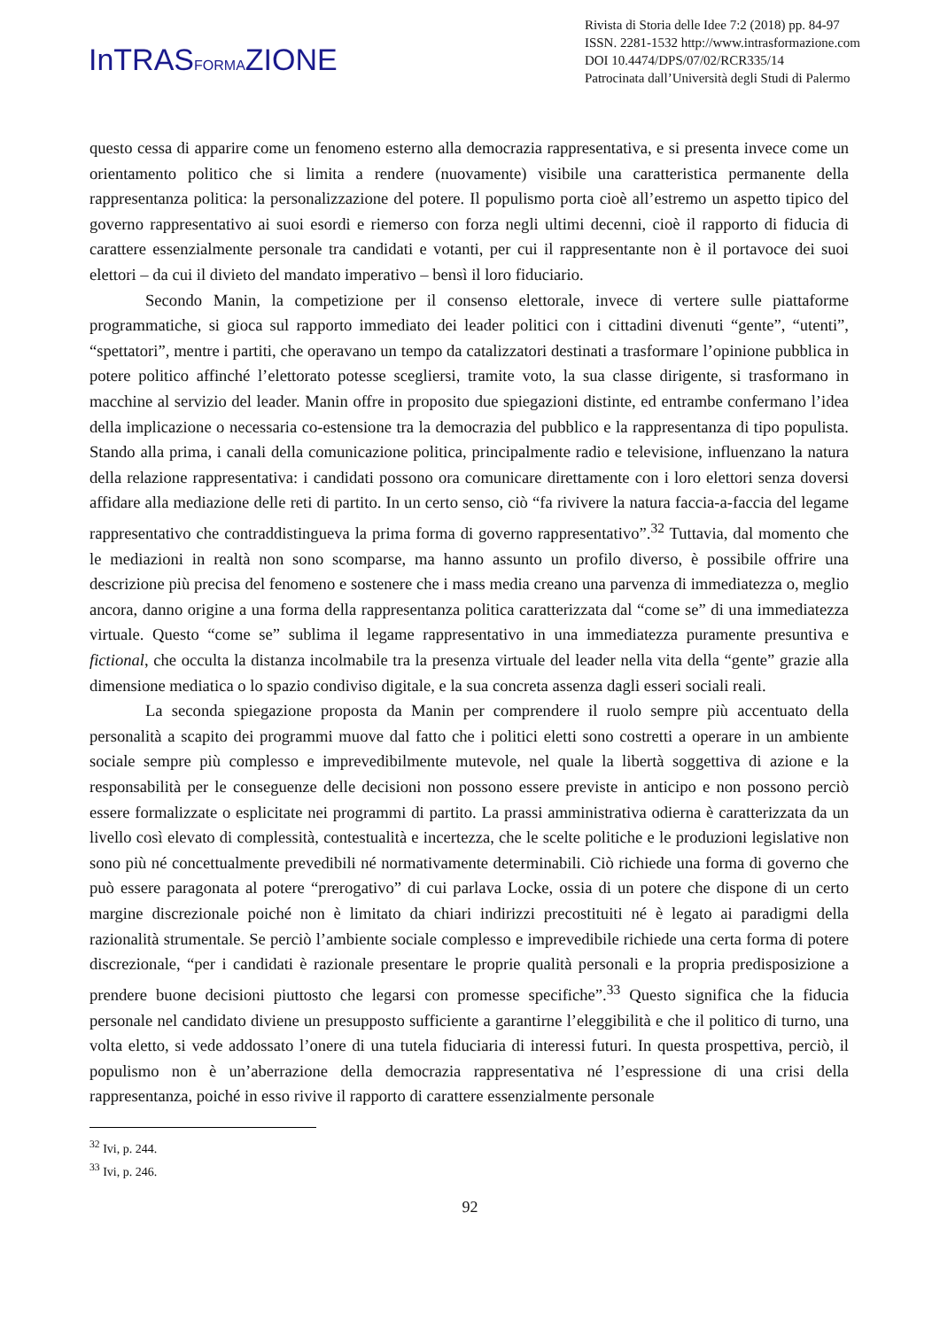InTRASFORMAZIONE
Rivista di Storia delle Idee 7:2 (2018) pp. 84-97
ISSN. 2281-1532 http://www.intrasformazione.com
DOI 10.4474/DPS/07/02/RCR335/14
Patrocinata dall’Università degli Studi di Palermo
questo cessa di apparire come un fenomeno esterno alla democrazia rappresentativa, e si presenta invece come un orientamento politico che si limita a rendere (nuovamente) visibile una caratteristica permanente della rappresentanza politica: la personalizzazione del potere. Il populismo porta cioè all’estremo un aspetto tipico del governo rappresentativo ai suoi esordi e riemerso con forza negli ultimi decenni, cioè il rapporto di fiducia di carattere essenzialmente personale tra candidati e votanti, per cui il rappresentante non è il portavoce dei suoi elettori – da cui il divieto del mandato imperativo – bensì il loro fiduciario.
Secondo Manin, la competizione per il consenso elettorale, invece di vertere sulle piattaforme programmatiche, si gioca sul rapporto immediato dei leader politici con i cittadini divenuti “gente”, “utenti”, “spettatori”, mentre i partiti, che operavano un tempo da catalizzatori destinati a trasformare l’opinione pubblica in potere politico affinché l’elettorato potesse scegliersi, tramite voto, la sua classe dirigente, si trasformano in macchine al servizio del leader. Manin offre in proposito due spiegazioni distinte, ed entrambe confermano l’idea della implicazione o necessaria co-estensione tra la democrazia del pubblico e la rappresentanza di tipo populista. Stando alla prima, i canali della comunicazione politica, principalmente radio e televisione, influenzano la natura della relazione rappresentativa: i candidati possono ora comunicare direttamente con i loro elettori senza doversi affidare alla mediazione delle reti di partito. In un certo senso, ciò “fa rivivere la natura faccia-a-faccia del legame rappresentativo che contraddistingueva la prima forma di governo rappresentativo”.<sup>32</sup> Tuttavia, dal momento che le mediazioni in realtà non sono scomparse, ma hanno assunto un profilo diverso, è possibile offrire una descrizione più precisa del fenomeno e sostenere che i mass media creano una parvenza di immediatezza o, meglio ancora, danno origine a una forma della rappresentanza politica caratterizzata dal “come se” di una immediatezza virtuale. Questo “come se” sublima il legame rappresentativo in una immediatezza puramente presuntiva e fictional, che occulta la distanza incolmabile tra la presenza virtuale del leader nella vita della “gente” grazie alla dimensione mediatica o lo spazio condiviso digitale, e la sua concreta assenza dagli esseri sociali reali.
La seconda spiegazione proposta da Manin per comprendere il ruolo sempre più accentuato della personalità a scapito dei programmi muove dal fatto che i politici eletti sono costretti a operare in un ambiente sociale sempre più complesso e imprevedibilmente mutevole, nel quale la libertà soggettiva di azione e la responsabilità per le conseguenze delle decisioni non possono essere previste in anticipo e non possono perciò essere formalizzate o esplicitate nei programmi di partito. La prassi amministrativa odierna è caratterizzata da un livello così elevato di complessità, contestualità e incertezza, che le scelte politiche e le produzioni legislative non sono più né concettualmente prevedibili né normativamente determinabili. Ciò richiede una forma di governo che può essere paragonata al potere “prerogativo” di cui parlava Locke, ossia di un potere che dispone di un certo margine discrezionale poiché non è limitato da chiari indirizzi precostituiti né è legato ai paradigmi della razionalità strumentale. Se perciò l’ambiente sociale complesso e imprevedibile richiede una certa forma di potere discrezionale, “per i candidati è razionale presentare le proprie qualità personali e la propria predisposizione a prendere buone decisioni piuttosto che legarsi con promesse specifiche”.<sup>33</sup> Questo significa che la fiducia personale nel candidato diviene un presupposto sufficiente a garantirne l’eleggibilità e che il politico di turno, una volta eletto, si vede addossato l’onere di una tutela fiduciaria di interessi futuri. In questa prospettiva, perciò, il populismo non è un’aberrazione della democrazia rappresentativa né l’espressione di una crisi della rappresentanza, poiché in esso rivive il rapporto di carattere essenzialmente personale
<sup>32</sup> Ivi, p. 244.
<sup>33</sup> Ivi, p. 246.
92